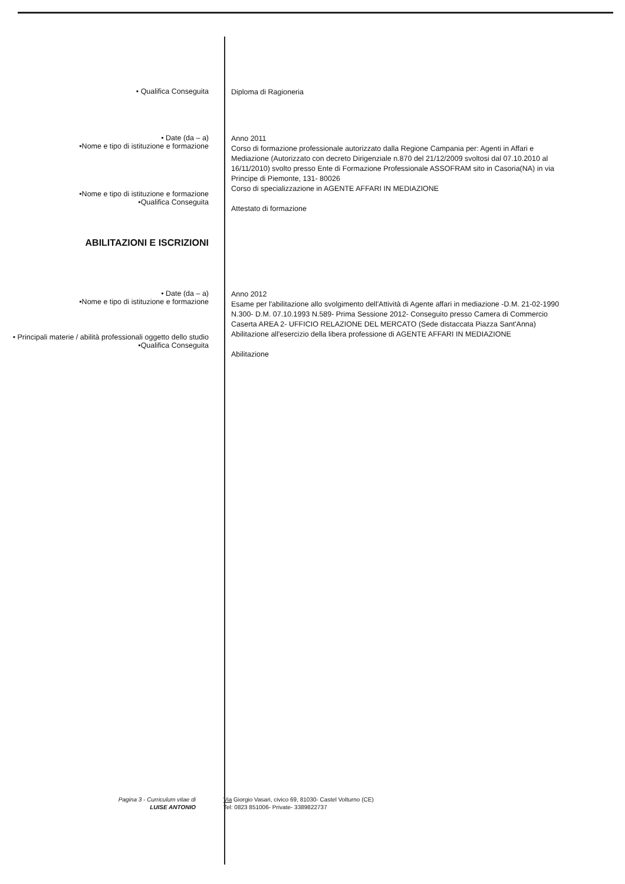• Qualifica Conseguita
Diploma di Ragioneria
• Date (da – a)
•Nome e tipo di istituzione e formazione
Anno 2011
Corso di formazione professionale autorizzato dalla Regione Campania per: Agenti in Affari e Mediazione (Autorizzato con decreto Dirigenziale n.870 del 21/12/2009 svoltosi dal 07.10.2010 al 16/11/2010) svolto presso Ente di Formazione Professionale ASSOFRAM sito in Casoria(NA) in via Principe di Piemonte, 131- 80026
•Nome e tipo di istituzione e formazione
•Qualifica Conseguita
Corso di specializzazione in AGENTE AFFARI IN MEDIAZIONE
Attestato di formazione
ABILITAZIONI E ISCRIZIONI
• Date (da – a)
•Nome e tipo di istituzione e formazione
Anno 2012
Esame per l'abilitazione allo svolgimento dell'Attività di Agente affari in mediazione -D.M. 21-02-1990 N.300- D.M. 07.10.1993 N.589- Prima Sessione 2012- Conseguito presso Camera di Commercio Caserta AREA 2- UFFICIO RELAZIONE DEL MERCATO (Sede distaccata Piazza Sant'Anna)
• Principali materie / abilità professionali oggetto dello studio
•Qualifica Conseguita
Abilitazione all'esercizio della libera professione di AGENTE AFFARI IN MEDIAZIONE
Abilitazione
Pagina 3 - Curriculum vitae di
LUISE ANTONIO
Via Giorgio Vasari, civico 69, 81030- Castel Volturno (CE)
Tel: 0823 851006- Private- 3389822737